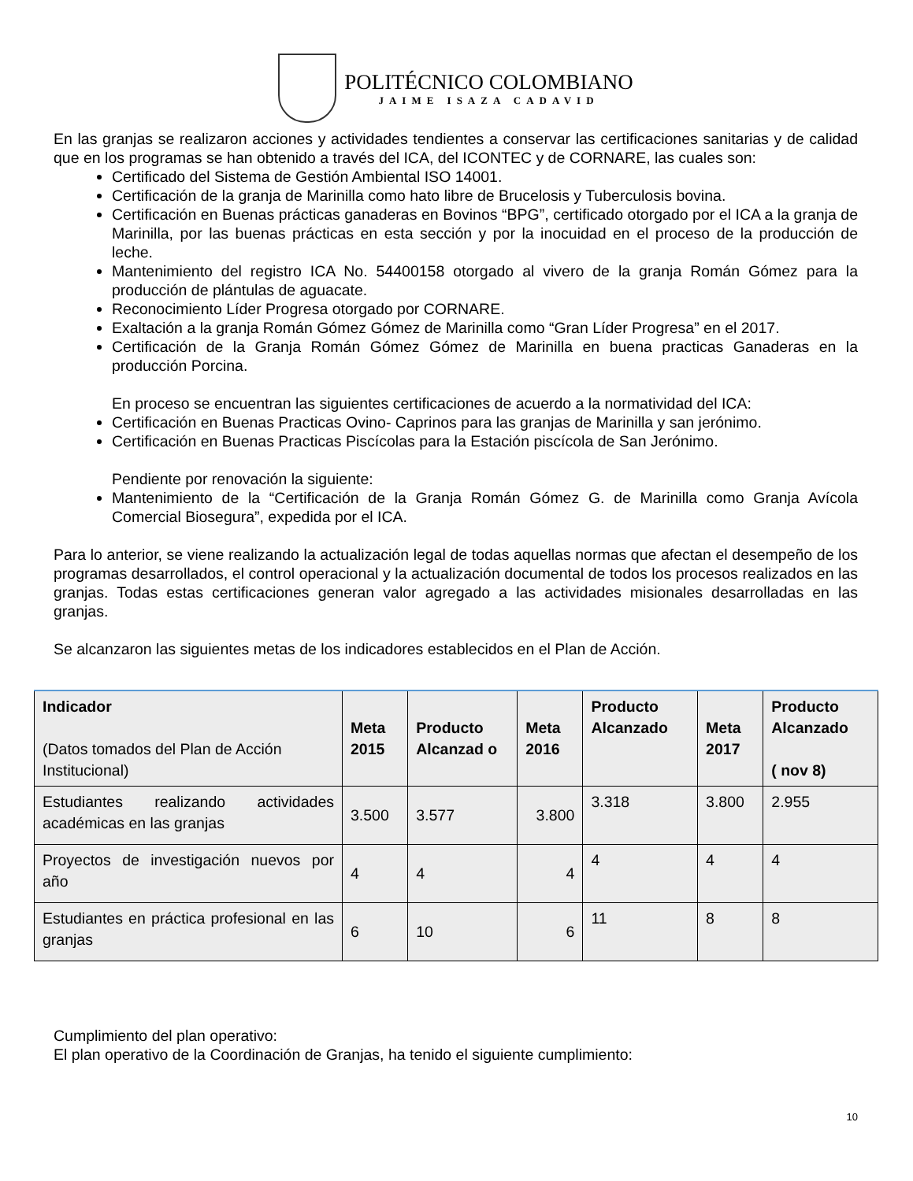POLITÉCNICO COLOMBIANO
JAIME ISAZA CADAVID
En las granjas se realizaron acciones y actividades tendientes a conservar las certificaciones sanitarias y de calidad que en los programas se han obtenido a través del ICA, del ICONTEC y de CORNARE, las cuales son:
Certificado del Sistema de Gestión Ambiental ISO 14001.
Certificación de la granja de Marinilla como hato libre de Brucelosis y Tuberculosis bovina.
Certificación en Buenas prácticas ganaderas en Bovinos “BPG”, certificado otorgado por el ICA a la granja de Marinilla, por las buenas prácticas en esta sección y por la inocuidad en el proceso de la producción de leche.
Mantenimiento del registro ICA No. 54400158 otorgado al vivero de la granja Román Gómez para la producción de plántulas de aguacate.
Reconocimiento Líder Progresa otorgado por CORNARE.
Exaltación a la granja Román Gómez Gómez de Marinilla como “Gran Líder Progresa” en el 2017.
Certificación de la Granja Román Gómez Gómez de Marinilla en buena practicas Ganaderas en la producción Porcina.
En proceso se encuentran las siguientes certificaciones de acuerdo a la normatividad del ICA:
Certificación en Buenas Practicas Ovino- Caprinos para las granjas de Marinilla y san jerónimo.
Certificación en Buenas Practicas Piscícolas para la Estación piscícola de San Jerónimo.
Pendiente por renovación la siguiente:
Mantenimiento de la “Certificación de la Granja Román Gómez G. de Marinilla como Granja Avícola Comercial Biosegura”, expedida por el ICA.
Para lo anterior, se viene realizando la actualización legal de todas aquellas normas que afectan el desempeño de los programas desarrollados, el control operacional y la actualización documental de todos los procesos realizados en las granjas. Todas estas certificaciones generan valor agregado a las actividades misionales desarrolladas en las granjas.
Se alcanzaron las siguientes metas de los indicadores establecidos en el Plan de Acción.
| Indicador (Datos tomados del Plan de Acción Institucional) | Meta 2015 | Producto Alcanzad o | Meta 2016 | Producto Alcanzado | Meta 2017 | Producto Alcanzado ( nov 8) |
| --- | --- | --- | --- | --- | --- | --- |
| Estudiantes realizando actividades académicas en las granjas | 3.500 | 3.577 | 3.800 | 3.318 | 3.800 | 2.955 |
| Proyectos de investigación nuevos por año | 4 | 4 | 4 | 4 | 4 | 4 |
| Estudiantes en práctica profesional en las granjas | 6 | 10 | 6 | 11 | 8 | 8 |
Cumplimiento del plan operativo:
El plan operativo de la Coordinación de Granjas, ha tenido el siguiente cumplimiento:
10